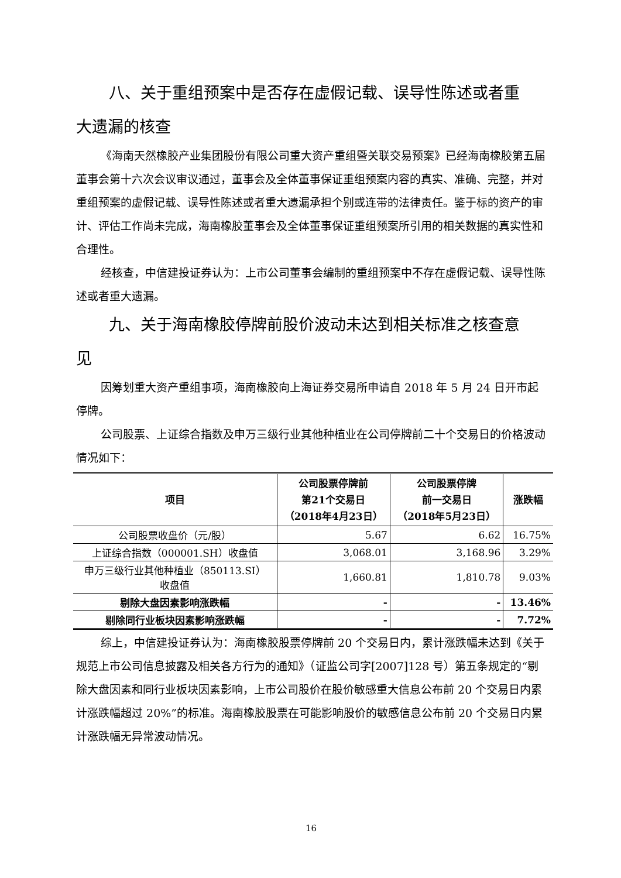八、关于重组预案中是否存在虚假记载、误导性陈述或者重
大遗漏的核查
《海南天然橡胶产业集团股份有限公司重大资产重组暨关联交易预案》已经海南橡胶第五届董事会第十六次会议审议通过，董事会及全体董事保证重组预案内容的真实、准确、完整，并对重组预案的虚假记载、误导性陈述或者重大遗漏承担个别或连带的法律责任。鉴于标的资产的审计、评估工作尚未完成，海南橡胶董事会及全体董事保证重组预案所引用的相关数据的真实性和合理性。
经核查，中信建投证券认为：上市公司董事会编制的重组预案中不存在虚假记载、误导性陈述或者重大遗漏。
九、关于海南橡胶停牌前股价波动未达到相关标准之核查意
见
因筹划重大资产重组事项，海南橡胶向上海证券交易所申请自 2018 年 5 月 24 日开市起停牌。
公司股票、上证综合指数及申万三级行业其他种植业在公司停牌前二十个交易日的价格波动情况如下：
| 项目 | 公司股票停牌前 第21个交易日 （2018年4月23日） | 公司股票停牌 前一交易日 （2018年5月23日） | 涨跌幅 |
| --- | --- | --- | --- |
| 公司股票收盘价（元/股） | 5.67 | 6.62 | 16.75% |
| 上证综合指数（000001.SH）收盘值 | 3,068.01 | 3,168.96 | 3.29% |
| 申万三级行业其他种植业（850113.SI） 收盘值 | 1,660.81 | 1,810.78 | 9.03% |
| 剔除大盘因素影响涨跌幅 | - | - | 13.46% |
| 剔除同行业板块因素影响涨跌幅 | - | - | 7.72% |
综上，中信建投证券认为：海南橡胶股票停牌前 20 个交易日内，累计涨跌幅未达到《关于规范上市公司信息披露及相关各方行为的通知》（证监公司字[2007]128 号）第五条规定的“剔除大盘因素和同行业板块因素影响，上市公司股价在股价敏感重大信息公布前 20 个交易日内累计涨跌幅超过 20%”的标准。海南橡胶股票在可能影响股价的敏感信息公布前 20 个交易日内累计涨跌幅无异常波动情况。
16